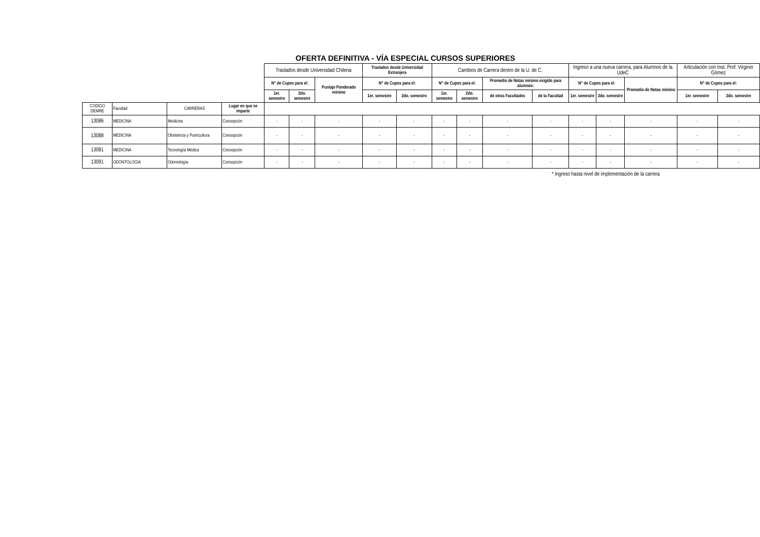OFERTA DEFINITIVA - VÍA ESPECIAL CURSOS SUPERIORES
| | | | | Traslados desde Universidad Chilena | | | Traslados desde Universidad Extranjera | | Cambios de Carrera dentro de la U. de C. | | | | Ingreso a una nueva carrera, para Alumnos de la UdeC | | | Articulación con Inst. Prof. Virginio Gómez | |
| --- | --- | --- | --- | --- | --- | --- | --- | --- | --- | --- | --- | --- | --- | --- | --- | --- | --- |
| | | | | N° de Cupos para el: | | Puntaje Ponderado mínimo | N° de Cupos para el: | | N° de Cupos para el: | | Promedio de Notas mínimo exigido para alumnos: | | N° de Cupos para el: | | Promedio de Notas mínimo | N° de Cupos para el: | |
| | | | | 1er. semestre | 2do. semestre | | 1er. semestre | 2do. semestre | 1er. semestre | 2do. semestre | de otras Facultades | de la Facultad | 1er. semestre | 2do. semestre | | 1er. semestre | 2do. semestre |
| CODIGO DEMRE | Facultad | CARRERAS | Lugar en que se imparte | | | | | | | | | | | | | | |
| 13086 | MEDICINA | Medicina | Concepción | - | - | - | - | - | - | - | - | - | - | - | - | - | - |
| 13088 | MEDICINA | Obstetricia y Puericultura | Concepción | - | - | - | - | - | - | - | - | - | - | - | - | - | - |
| 13081 | MEDICINA | Tecnología Médica | Concepción | - | - | - | - | - | - | - | - | - | - | - | - | - | - |
| 13091 | ODONTOLOGIA | Odontología | Concepción | - | - | - | - | - | - | - | - | - | - | - | - | - | - |
* Ingreso hasta nivel de implementación de la carrera